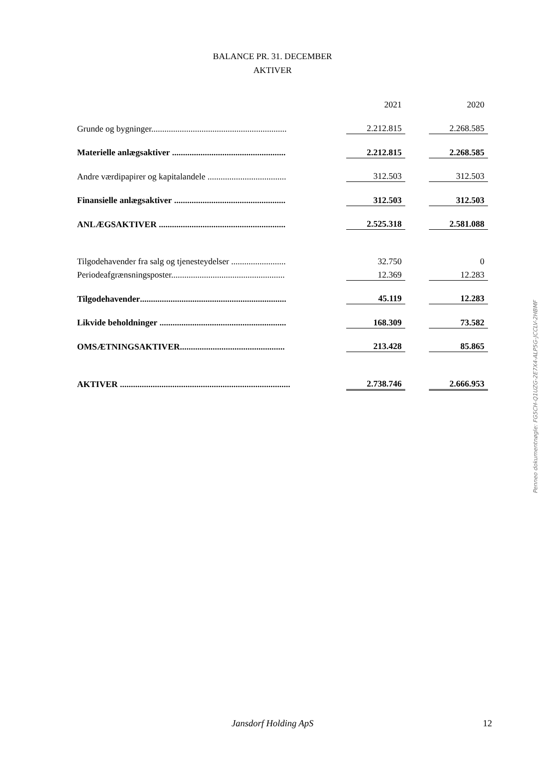BALANCE PR. 31. DECEMBER
AKTIVER
| | | 2021 | | 2020 |
| Grunde og bygninger.............................................................. | | 2.212.815 | | 2.268.585 |
| Materielle anlægsaktiver .................................................... | | 2.212.815 | | 2.268.585 |
| Andre værdipapirer og kapitalandele .................................... | | 312.503 | | 312.503 |
| Finansielle anlægsaktiver ................................................... | | 312.503 | | 312.503 |
| ANLÆGSAKTIVER .......................................................... | | 2.525.318 | | 2.581.088 |
| Tilgodehavender fra salg og tjenesteydelser ......................... | | 32.750 | | 0 |
| Periodeafgrænsningsposter.................................................... | | 12.369 | | 12.283 |
| Tilgodehavender ................................................................... | | 45.119 | | 12.283 |
| Likvide beholdninger .......................................................... | | 168.309 | | 73.582 |
| OMSÆTNINGSAKTIVER ................................................ | | 213.428 | | 85.865 |
| AKTIVER .............................................................................. | | 2.738.746 | | 2.666.953 |
Penneo dokumentnøgle: FG5CH-Q1UZG-2E7X4-ALP5G-JCCLV-2HBMF
Jansdorf Holding ApS 12